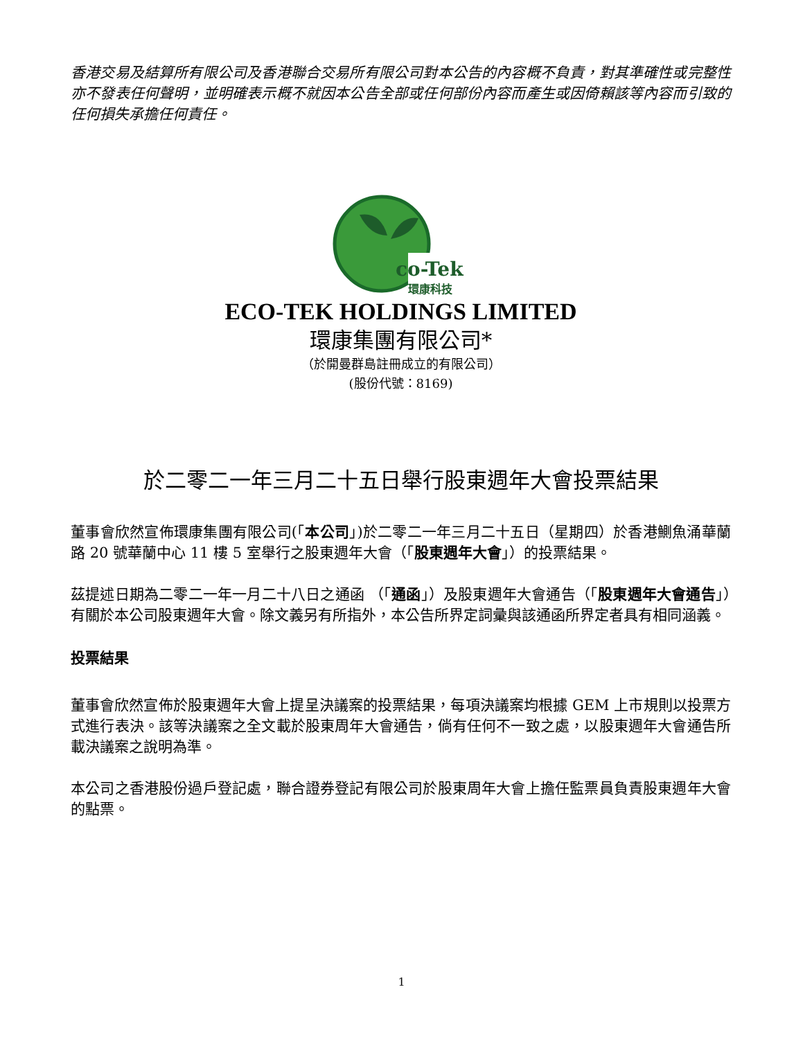香港交易及結算所有限公司及香港聯合交易所有限公司對本公告的內容概不負責，對其準確性或完整性亦不發表任何聲明，並明確表示概不就因本公告全部或任何部份內容而產生或因倚賴該等內容而引致的任何損失承擔任何責任。
co-Tek
環康科技
ECO-TEK HOLDINGS LIMITED
環康集團有限公司*
（於開曼群島註冊成立的有限公司）
(股份代號：8169)
於二零二一年三月二十五日舉行股東週年大會投票結果
董事會欣然宣佈環康集團有限公司(「本公司」)於二零二一年三月二十五日（星期四）於香港鰂魚涌華蘭路 20 號華蘭中心 11 樓 5 室舉行之股東週年大會（「股東週年大會」）的投票結果。
茲提述日期為二零二一年一月二十八日之通函 （「通函」）及股東週年大會通告（「股東週年大會通告」）有關於本公司股東週年大會。除文義另有所指外，本公告所界定詞彙與該通函所界定者具有相同涵義。
投票結果
董事會欣然宣佈於股東週年大會上提呈決議案的投票結果，每項決議案均根據 GEM 上市規則以投票方式進行表決。該等決議案之全文載於股東周年大會通告，倘有任何不一致之處，以股東週年大會通告所載決議案之說明為準。
本公司之香港股份過戶登記處，聯合證券登記有限公司於股東周年大會上擔任監票員負責股東週年大會的點票。
1